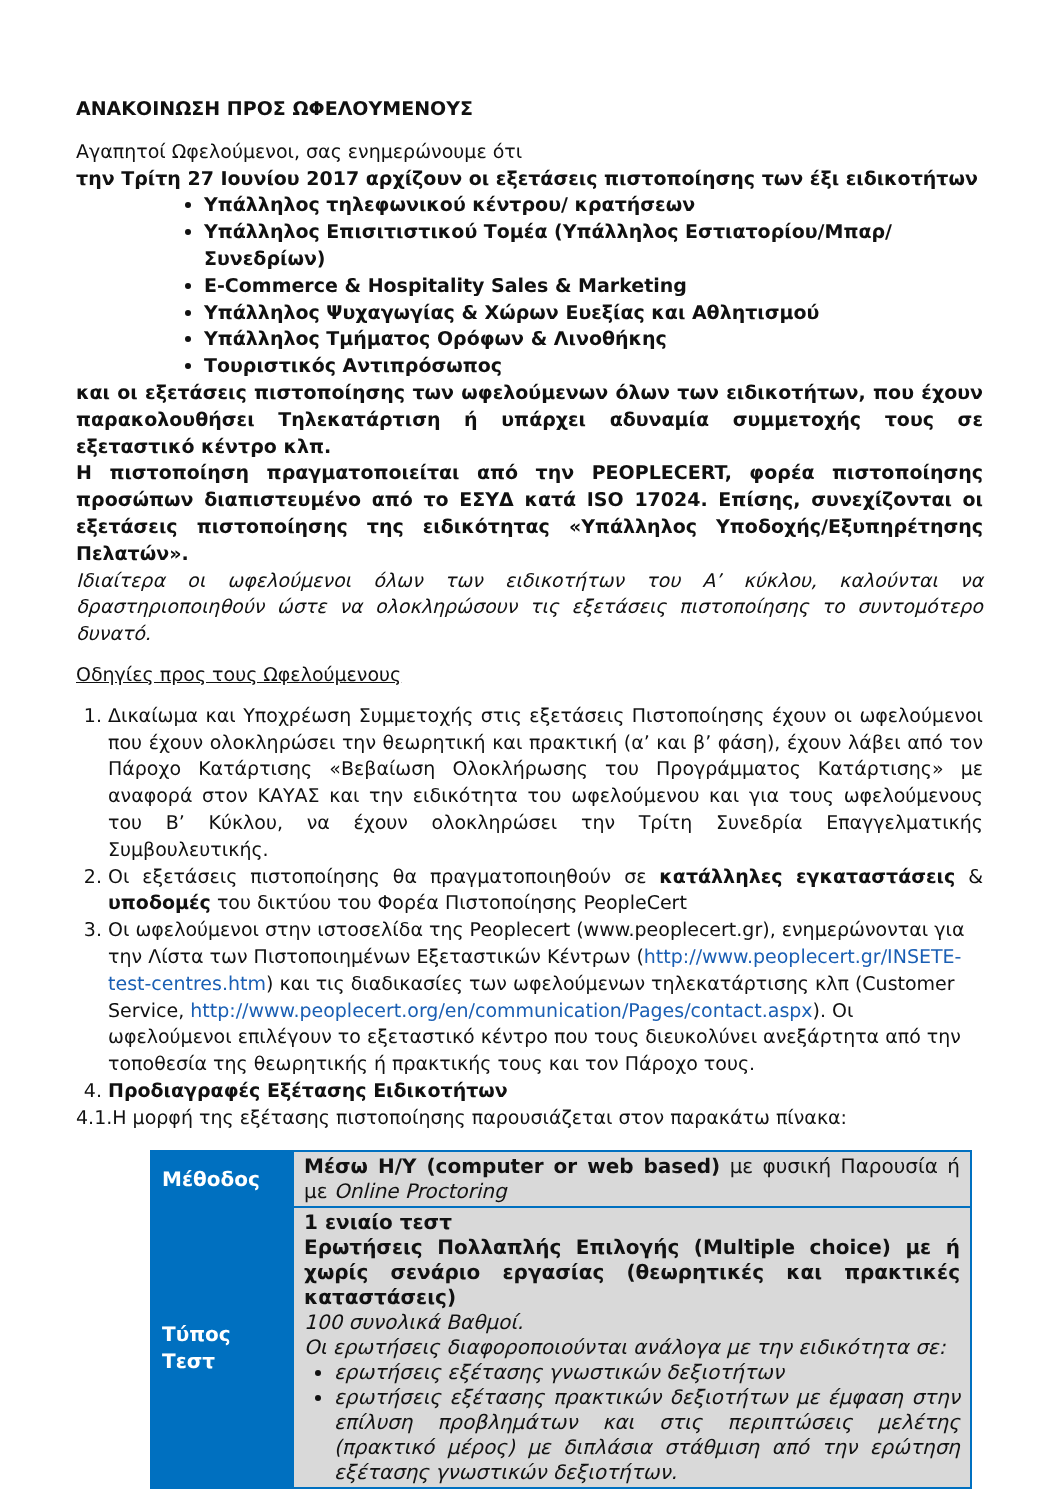ΑΝΑΚΟΙΝΩΣΗ ΠΡΟΣ ΩΦΕΛΟΥΜΕΝΟΥΣ
Αγαπητοί Ωφελούμενοι, σας ενημερώνουμε ότι
την Τρίτη 27 Ιουνίου 2017 αρχίζουν οι εξετάσεις πιστοποίησης των έξι ειδικοτήτων
Υπάλληλος τηλεφωνικού κέντρου/ κρατήσεων
Υπάλληλος Επισιτιστικού Τομέα (Υπάλληλος Εστιατορίου/Μπαρ/Συνεδρίων)
E-Commerce & Hospitality Sales & Marketing
Υπάλληλος Ψυχαγωγίας & Χώρων Ευεξίας και Αθλητισμού
Υπάλληλος Τμήματος Ορόφων & Λινοθήκης
Τουριστικός Αντιπρόσωπος
και οι εξετάσεις πιστοποίησης των ωφελούμενων όλων των ειδικοτήτων, που έχουν παρακολουθήσει Τηλεκατάρτιση ή υπάρχει αδυναμία συμμετοχής τους σε εξεταστικό κέντρο κλπ.
Η πιστοποίηση πραγματοποιείται από την PEOPLECERT, φορέα πιστοποίησης προσώπων διαπιστευμένο από το ΕΣΥΔ κατά ISO 17024. Επίσης, συνεχίζονται οι εξετάσεις πιστοποίησης της ειδικότητας «Υπάλληλος Υποδοχής/Εξυπηρέτησης Πελατών».
Ιδιαίτερα οι ωφελούμενοι όλων των ειδικοτήτων του Α’ κύκλου, καλούνται να δραστηριοποιηθούν ώστε να ολοκληρώσουν τις εξετάσεις πιστοποίησης το συντομότερο δυνατό.
Οδηγίες προς τους Ωφελούμενους
1. Δικαίωμα και Υποχρέωση Συμμετοχής στις εξετάσεις Πιστοποίησης έχουν οι ωφελούμενοι που έχουν ολοκληρώσει την θεωρητική και πρακτική (α’ και β’ φάση), έχουν λάβει από τον Πάροχο Κατάρτισης «Βεβαίωση Ολοκλήρωσης του Προγράμματος Κατάρτισης» με αναφορά στον ΚΑΥΑΣ και την ειδικότητα του ωφελούμενου και για τους ωφελούμενους του Β’ Κύκλου, να έχουν ολοκληρώσει την Τρίτη Συνεδρία Επαγγελματικής Συμβουλευτικής.
2. Οι εξετάσεις πιστοποίησης θα πραγματοποιηθούν σε κατάλληλες εγκαταστάσεις & υποδομές του δικτύου του Φορέα Πιστοποίησης PeopleCert
3. Οι ωφελούμενοι στην ιστοσελίδα της Peoplecert (www.peoplecert.gr), ενημερώνονται για την Λίστα των Πιστοποιημένων Εξεταστικών Κέντρων (http://www.peoplecert.gr/INSETE-test-centres.htm) και τις διαδικασίες των ωφελούμενων τηλεκατάρτισης κλπ (Customer Service, http://www.peoplecert.org/en/communication/Pages/contact.aspx). Οι ωφελούμενοι επιλέγουν το εξεταστικό κέντρο που τους διευκολύνει ανεξάρτητα από την τοποθεσία της θεωρητικής ή πρακτικής τους και τον Πάροχο τους.
4. Προδιαγραφές Εξέτασης Ειδικοτήτων
4.1.Η μορφή της εξέτασης πιστοποίησης παρουσιάζεται στον παρακάτω πίνακα:
| Μέθοδος | Μέσω Η/Υ (computer or web based) με φυσική Παρουσία ή με Online Proctoring |
| Τύπος Τεστ | 1 ενιαίο τεστ Ερωτήσεις Πολλαπλής Επιλογής (Multiple choice) με ή χωρίς σενάριο εργασίας (θεωρητικές και πρακτικές καταστάσεις) 100 συνολικά Βαθμοί. Οι ερωτήσεις διαφοροποιούνται ανάλογα με την ειδικότητα σε: ερωτήσεις εξέτασης γνωστικών δεξιοτήτων ερωτήσεις εξέτασης πρακτικών δεξιοτήτων με έμφαση στην επίλυση προβλημάτων και στις περιπτώσεις μελέτης (πρακτικό μέρος) με διπλάσια στάθμιση από την ερώτηση εξέτασης γνωστικών δεξιοτήτων. |